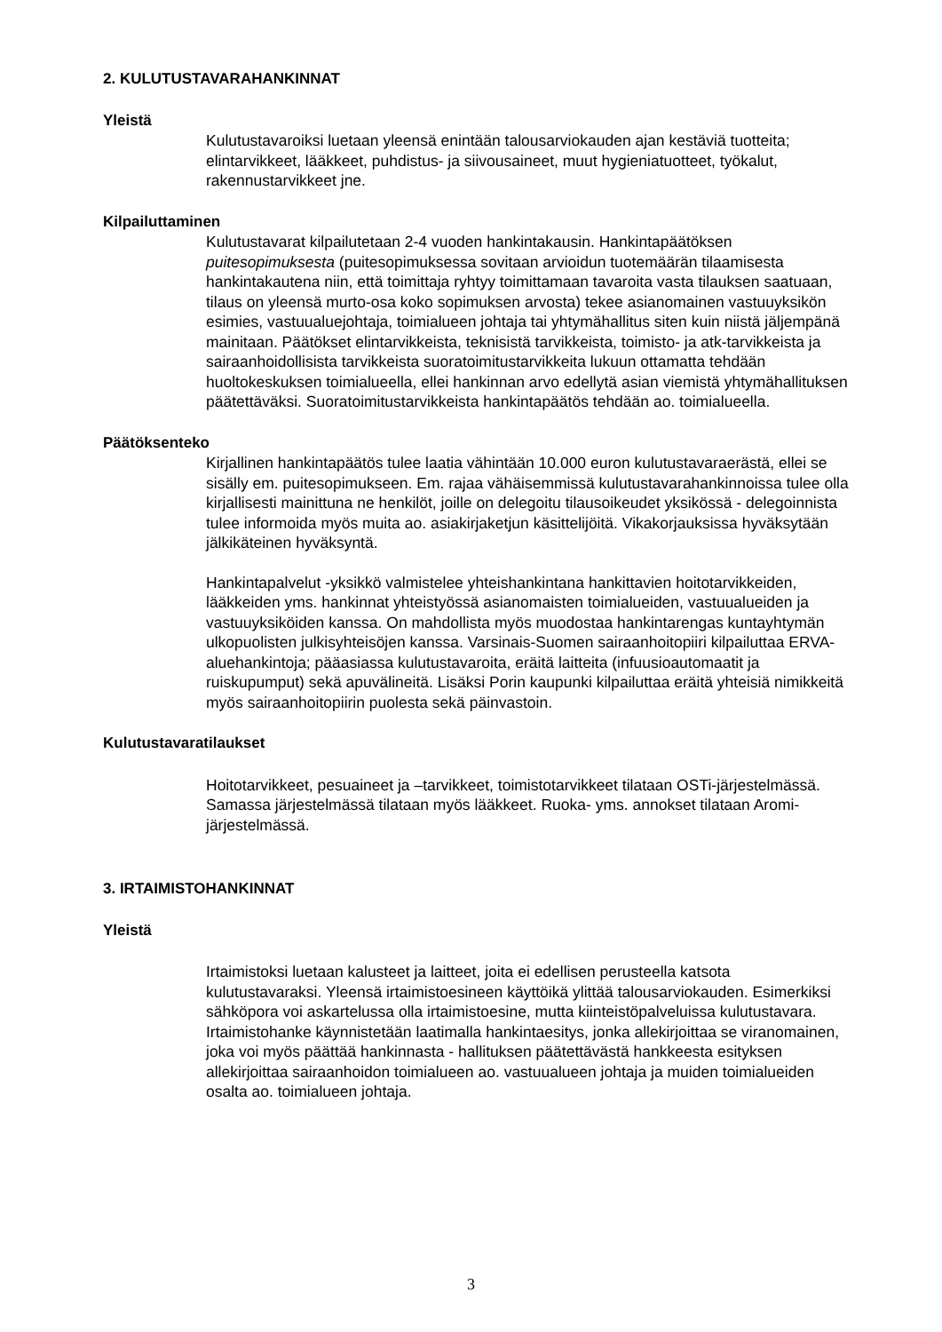2. KULUTUSTAVARAHANKINNAT
Yleistä
Kulutustavaroiksi luetaan yleensä enintään talousarviokauden ajan kestäviä tuotteita; elintarvikkeet, lääkkeet, puhdistus- ja siivousaineet, muut hygieniatuotteet, työkalut, rakennustarvikkeet jne.
Kilpailuttaminen
Kulutustavarat kilpailutetaan 2-4 vuoden hankintakausin. Hankintapäätöksen puitesopimuksesta (puitesopimuksessa sovitaan arvioidun tuotemäärän tilaamisesta hankintakautena niin, että toimittaja ryhtyy toimittamaan tavaroita vasta tilauksen saatuaan, tilaus on yleensä murto-osa koko sopimuksen arvosta) tekee asianomainen vastuuyksikön esimies, vastuualuejohtaja, toimialueen johtaja tai yhtymähallitus siten kuin niistä jäljempänä mainitaan. Päätökset elintarvikkeista, teknisistä tarvikkeista, toimisto- ja atk-tarvikkeista ja sairaanhoidollisista tarvikkeista suoratoimitustarvikkeita lukuun ottamatta tehdään huoltokeskuksen toimialueella, ellei hankinnan arvo edellytä asian viemistä yhtymähallituksen päätettäväksi. Suoratoimitustarvikkeista hankintapäätös tehdään ao. toimialueella.
Päätöksenteko
Kirjallinen hankintapäätös tulee laatia vähintään 10.000 euron kulutustavaraerästä, ellei se sisälly em. puitesopimukseen. Em. rajaa vähäisemmissä kulutustavarahankinnoissa tulee olla kirjallisesti mainittuna ne henkilöt, joille on delegoitu tilausoikeudet yksikössä - delegoinnista tulee informoida myös muita ao. asiakirjaketjun käsittelijöitä. Vikakorjauksissa hyväksytään jälkikäteinen hyväksyntä.
Hankintapalvelut -yksikkö valmistelee yhteishankintana hankittavien hoitotarvikkeiden, lääkkeiden yms. hankinnat yhteistyössä asianomaisten toimialueiden, vastuualueiden ja vastuuyksiköiden kanssa. On mahdollista myös muodostaa hankintarengas kuntayhtymän ulkopuolisten julkisyhteisöjen kanssa. Varsinais-Suomen sairaanhoitopiiri kilpailuttaa ERVA-aluehankintoja; pääasiassa kulutustavaroita, eräitä laitteita (infuusioautomaatit ja ruiskupumput) sekä apuvälineitä. Lisäksi Porin kaupunki kilpailuttaa eräitä yhteisiä nimikkeitä myös sairaanhoitopiirin puolesta sekä päinvastoin.
Kulutustavaratilaukset
Hoitotarvikkeet, pesuaineet ja –tarvikkeet, toimistotarvikkeet tilataan OSTi-järjestelmässä. Samassa järjestelmässä tilataan myös lääkkeet. Ruoka- yms. annokset tilataan Aromi-järjestelmässä.
3. IRTAIMISTOHANKINNAT
Yleistä
Irtaimistoksi luetaan kalusteet ja laitteet, joita ei edellisen perusteella katsota kulutustavaraksi. Yleensä irtaimistoesineen käyttöikä ylittää talousarviokauden. Esimerkiksi sähköpora voi askartelussa olla irtaimistoesine, mutta kiinteistöpalveluissa kulutustavara. Irtaimistohanke käynnistetään laatimalla hankintaesitys, jonka allekirjoittaa se viranomainen, joka voi myös päättää hankinnasta - hallituksen päätettävästä hankkeesta esityksen allekirjoittaa sairaanhoidon toimialueen ao. vastuualueen johtaja ja muiden toimialueiden osalta ao. toimialueen johtaja.
3